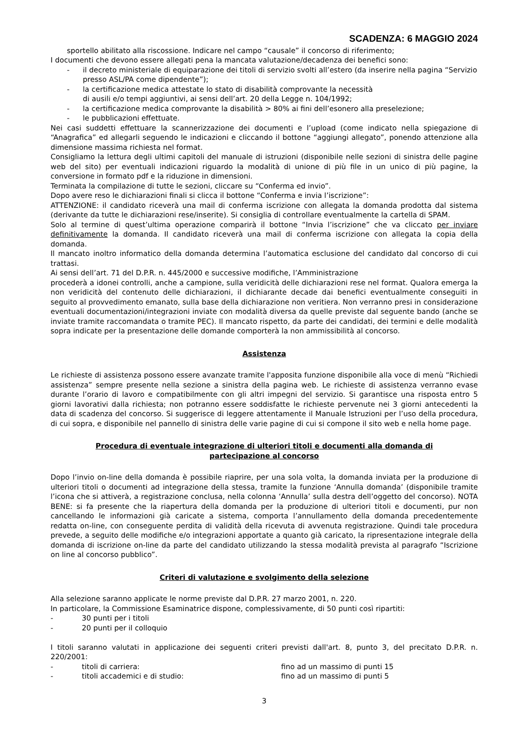SCADENZA: 6 MAGGIO 2024
sportello abilitato alla riscossione. Indicare nel campo “causale” il concorso di riferimento;
I documenti che devono essere allegati pena la mancata valutazione/decadenza dei benefici sono:
- il decreto ministeriale di equiparazione dei titoli di servizio svolti all’estero (da inserire nella pagina “Servizio presso ASL/PA come dipendente”);
- la certificazione medica attestate lo stato di disabilità comprovante la necessità
di ausili e/o tempi aggiuntivi, ai sensi dell’art. 20 della Legge n. 104/1992;
- la certificazione medica comprovante la disabilità > 80% ai fini dell’esonero alla preselezione;
- le pubblicazioni effettuate.
Nei casi suddetti effettuare la scannerizzazione dei documenti e l’upload (come indicato nella spiegazione di “Anagrafica” ed allegarli seguendo le indicazioni e cliccando il bottone “aggiungi allegato”, ponendo attenzione alla dimensione massima richiesta nel format.
Consigliamo la lettura degli ultimi capitoli del manuale di istruzioni (disponibile nelle sezioni di sinistra delle pagine web del sito) per eventuali indicazioni riguardo la modalità di unione di più file in un unico di più pagine, la conversione in formato pdf e la riduzione in dimensioni.
Terminata la compilazione di tutte le sezioni, cliccare su “Conferma ed invio”.
Dopo avere reso le dichiarazioni finali si clicca il bottone “Conferma e invia l’iscrizione”:
ATTENZIONE: il candidato riceverà una mail di conferma iscrizione con allegata la domanda prodotta dal sistema (derivante da tutte le dichiarazioni rese/inserite). Si consiglia di controllare eventualmente la cartella di SPAM.
Solo al termine di quest’ultima operazione comparirà il bottone “Invia l’iscrizione” che va cliccato per inviare definitivamente la domanda. Il candidato riceverà una mail di conferma iscrizione con allegata la copia della domanda.
Il mancato inoltro informatico della domanda determina l’automatica esclusione del candidato dal concorso di cui trattasi.
Ai sensi dell’art. 71 del D.P.R. n. 445/2000 e successive modifiche, l’Amministrazione
procederà a idonei controlli, anche a campione, sulla veridicità delle dichiarazioni rese nel format. Qualora emerga la non veridicità del contenuto delle dichiarazioni, il dichiarante decade dai benefici eventualmente conseguiti in seguito al provvedimento emanato, sulla base della dichiarazione non veritiera. Non verranno presi in considerazione eventuali documentazioni/integrazioni inviate con modalità diversa da quelle previste dal seguente bando (anche se inviate tramite raccomandata o tramite PEC). Il mancato rispetto, da parte dei candidati, dei termini e delle modalità sopra indicate per la presentazione delle domande comporterà la non ammissibilità al concorso.
Assistenza
Le richieste di assistenza possono essere avanzate tramite l'apposita funzione disponibile alla voce di menù “Richiedi assistenza” sempre presente nella sezione a sinistra della pagina web. Le richieste di assistenza verranno evase durante l’orario di lavoro e compatibilmente con gli altri impegni del servizio. Si garantisce una risposta entro 5 giorni lavorativi dalla richiesta; non potranno essere soddisfatte le richieste pervenute nei 3 giorni antecedenti la data di scadenza del concorso. Si suggerisce di leggere attentamente il Manuale Istruzioni per l’uso della procedura, di cui sopra, e disponibile nel pannello di sinistra delle varie pagine di cui si compone il sito web e nella home page.
Procedura di eventuale integrazione di ulteriori titoli e documenti alla domanda di
partecipazione al concorso
Dopo l’invio on-line della domanda è possibile riaprire, per una sola volta, la domanda inviata per la produzione di ulteriori titoli o documenti ad integrazione della stessa, tramite la funzione ‘Annulla domanda’ (disponibile tramite l’icona che si attiverà, a registrazione conclusa, nella colonna ‘Annulla’ sulla destra dell’oggetto del concorso). NOTA BENE: si fa presente che la riapertura della domanda per la produzione di ulteriori titoli e documenti, pur non cancellando le informazioni già caricate a sistema, comporta l’annullamento della domanda precedentemente redatta on-line, con conseguente perdita di validità della ricevuta di avvenuta registrazione. Quindi tale procedura prevede, a seguito delle modifiche e/o integrazioni apportate a quanto già caricato, la ripresentazione integrale della domanda di iscrizione on-line da parte del candidato utilizzando la stessa modalità prevista al paragrafo “Iscrizione on line al concorso pubblico”.
Criteri di valutazione e svolgimento della selezione
Alla selezione saranno applicate le norme previste dal D.P.R. 27 marzo 2001, n. 220.
In particolare, la Commissione Esaminatrice dispone, complessivamente, di 50 punti così ripartiti:
- 30 punti per i titoli
- 20 punti per il colloquio
I titoli saranno valutati in applicazione dei seguenti criteri previsti dall'art. 8, punto 3, del precitato D.P.R. n. 220/2001:
- titoli di carriera: fino ad un massimo di punti 15
- titoli accademici e di studio: fino ad un massimo di punti 5
3